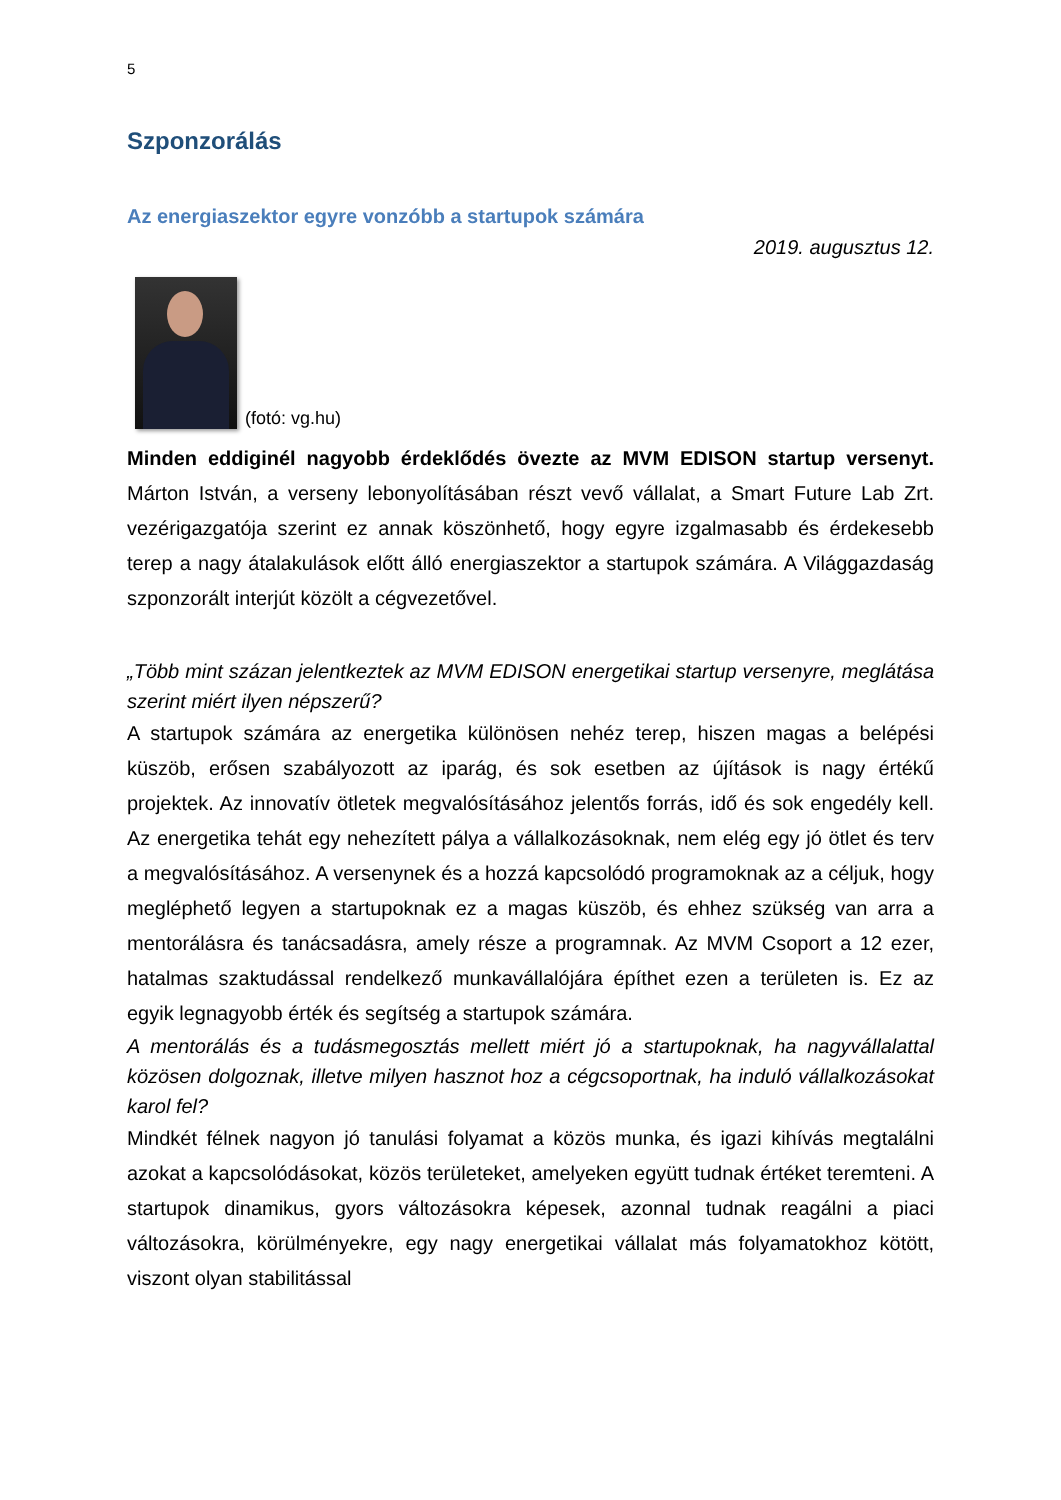5
Szponzorálás
Az energiaszektor egyre vonzóbb a startupok számára
2019. augusztus 12.
(fotó: vg.hu)
Minden eddiginél nagyobb érdeklődés övezte az MVM EDISON startup versenyt. Márton István, a verseny lebonyolításában részt vevő vállalat, a Smart Future Lab Zrt. vezérigazgatója szerint ez annak köszönhető, hogy egyre izgalmasabb és érdekesebb terep a nagy átalakulások előtt álló energiaszektor a startupok számára. A Világgazdaság szponzorált interjút közölt a cégvezetővel.
„Több mint százan jelentkeztek az MVM EDISON energetikai startup versenyre, meglátása szerint miért ilyen népszerű?
A startupok számára az energetika különösen nehéz terep, hiszen magas a belépési küszöb, erősen szabályozott az iparág, és sok esetben az újítások is nagy értékű projektek. Az innovatív ötletek megvalósításához jelentős forrás, idő és sok engedély kell. Az energetika tehát egy nehezített pálya a vállalkozásoknak, nem elég egy jó ötlet és terv a megvalósításához. A versenynek és a hozzá kapcsolódó programoknak az a céljuk, hogy megléphető legyen a startupoknak ez a magas küszöb, és ehhez szükség van arra a mentorálásra és tanácsadásra, amely része a programnak. Az MVM Csoport a 12 ezer, hatalmas szaktudással rendelkező munkavállalójára építhet ezen a területen is. Ez az egyik legnagyobb érték és segítség a startupok számára.
A mentorálás és a tudásmegosztás mellett miért jó a startupoknak, ha nagyvállalattal közösen dolgoznak, illetve milyen hasznot hoz a cégcsoportnak, ha induló vállalkozásokat karol fel?
Mindkét félnek nagyon jó tanulási folyamat a közös munka, és igazi kihívás megtalálni azokat a kapcsolódásokat, közös területeket, amelyeken együtt tudnak értéket teremteni. A startupok dinamikus, gyors változásokra képesek, azonnal tudnak reagálni a piaci változásokra, körülményekre, egy nagy energetikai vállalat más folyamatokhoz kötött, viszont olyan stabilitással